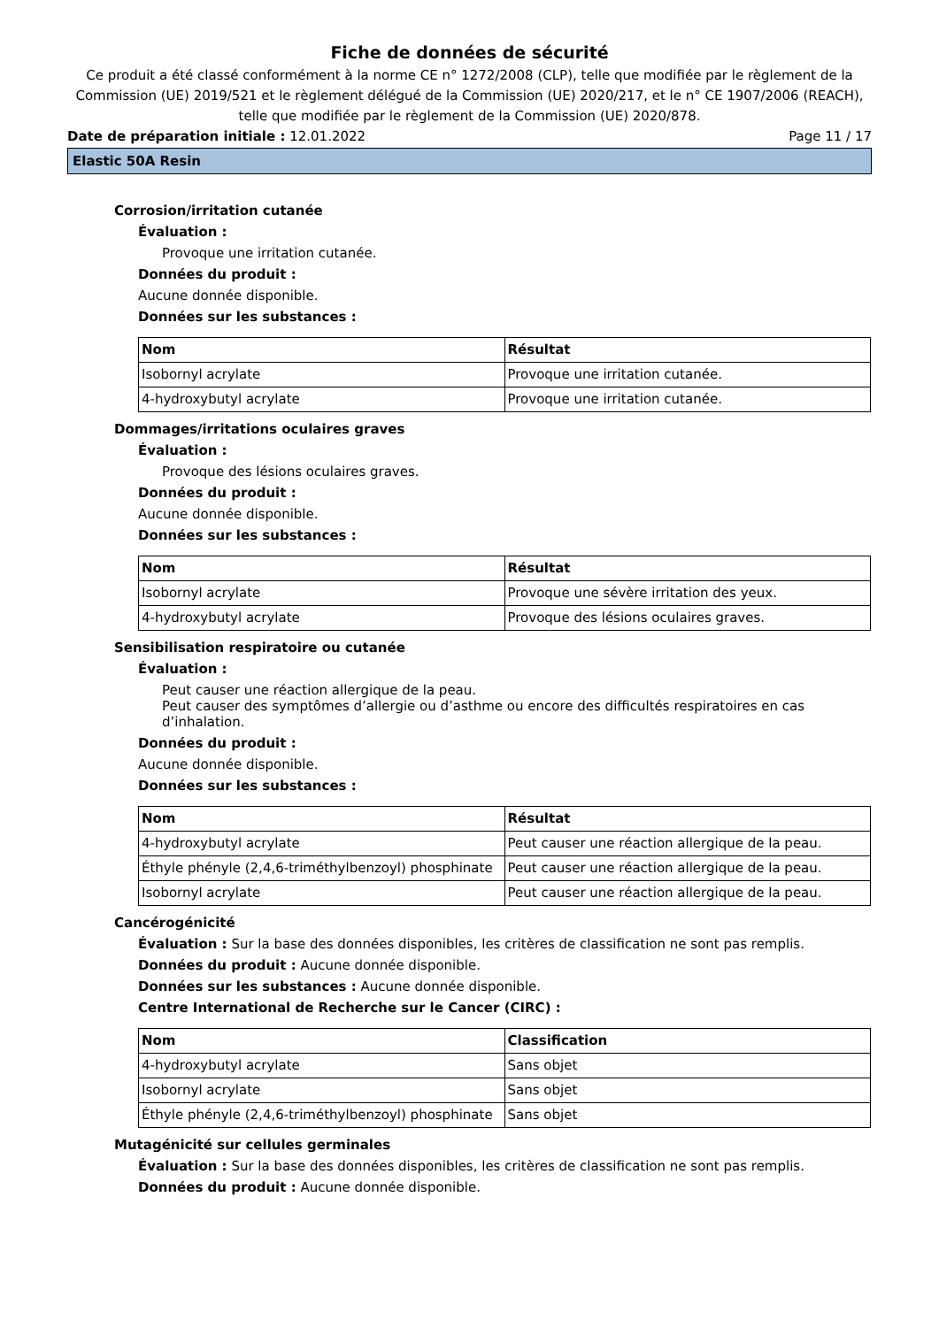Fiche de données de sécurité
Ce produit a été classé conformément à la norme CE n° 1272/2008 (CLP), telle que modifiée par le règlement de la Commission (UE) 2019/521 et le règlement délégué de la Commission (UE) 2020/217, et le n° CE 1907/2006 (REACH), telle que modifiée par le règlement de la Commission (UE) 2020/878.
Date de préparation initiale : 12.01.2022 Page 11 / 17
Elastic 50A Resin
Corrosion/irritation cutanée
Évaluation :
Provoque une irritation cutanée.
Données du produit :
Aucune donnée disponible.
Données sur les substances :
| Nom | Résultat |
| --- | --- |
| Isobornyl acrylate | Provoque une irritation cutanée. |
| 4-hydroxybutyl acrylate | Provoque une irritation cutanée. |
Dommages/irritations oculaires graves
Évaluation :
Provoque des lésions oculaires graves.
Données du produit :
Aucune donnée disponible.
Données sur les substances :
| Nom | Résultat |
| --- | --- |
| Isobornyl acrylate | Provoque une sévère irritation des yeux. |
| 4-hydroxybutyl acrylate | Provoque des lésions oculaires graves. |
Sensibilisation respiratoire ou cutanée
Évaluation :
Peut causer une réaction allergique de la peau.
Peut causer des symptômes d’allergie ou d’asthme ou encore des difficultés respiratoires en cas d’inhalation.
Données du produit :
Aucune donnée disponible.
Données sur les substances :
| Nom | Résultat |
| --- | --- |
| 4-hydroxybutyl acrylate | Peut causer une réaction allergique de la peau. |
| Éthyle phényle (2,4,6-triméthylbenzoyl) phosphinate | Peut causer une réaction allergique de la peau. |
| Isobornyl acrylate | Peut causer une réaction allergique de la peau. |
Cancérogénicité
Évaluation : Sur la base des données disponibles, les critères de classification ne sont pas remplis.
Données du produit : Aucune donnée disponible.
Données sur les substances : Aucune donnée disponible.
Centre International de Recherche sur le Cancer (CIRC) :
| Nom | Classification |
| --- | --- |
| 4-hydroxybutyl acrylate | Sans objet |
| Isobornyl acrylate | Sans objet |
| Éthyle phényle (2,4,6-triméthylbenzoyl) phosphinate | Sans objet |
Mutagénicité sur cellules germinales
Évaluation : Sur la base des données disponibles, les critères de classification ne sont pas remplis.
Données du produit : Aucune donnée disponible.